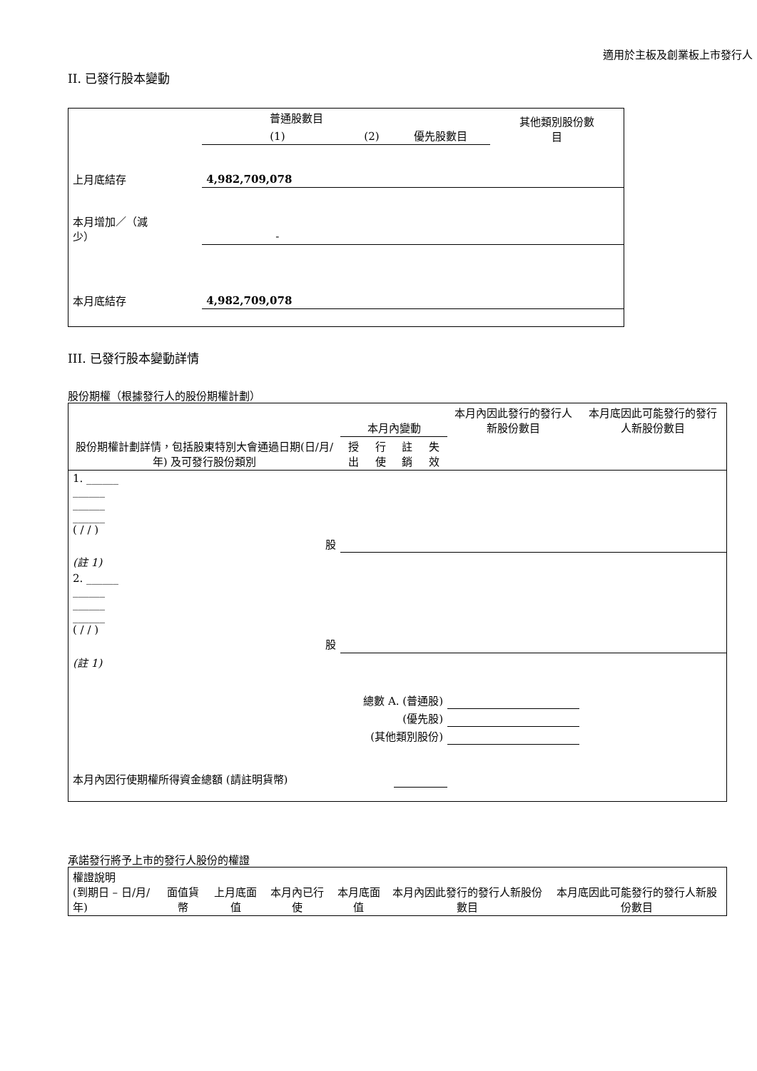適用於主板及創業板上市發行人
II. 已發行股本變動
| | 普通股數目 | | | 其他類別股份數 目 |
| --- | --- | --- | --- | --- |
| | (1) | (2) | 優先股數目 | |
| 上月底結存 | 4,982,709,078 | | | |
| 本月增加／（減 少） | - | | | |
| 本月底結存 | 4,982,709,078 | | | |
III. 已發行股本變動詳情
股份期權（根據發行人的股份期權計劃）
| 股份期權計劃詳情，包括股東特別大會通過日期(日/月/年) 及可發行股份類別 | 本月內變動 | | | | 本月內因此發行的發行人新股份數目 | 本月底因此可能發行的發行人新股份數目 |
| --- | --- | --- | --- | --- | --- | --- |
| | 授出 | 行使 | 註銷 | 失效 | | |
| 1. ______ ______ ______ ______ ( / / ) 股 | | | | | | |
| (註 1) | | | | | | |
| 2. ______ ______ ______ ______ ( / / ) 股 | | | | | | |
| (註 1) | | | | | | |
| 總數 A. (普通股) | | | | | | |
| (優先股) | | | | | | |
| (其他類別股份) | | | | | | |
| 本月內因行使期權所得資金總額 (請註明貨幣) | | | | | | |
承諾發行將予上市的發行人股份的權證
| 權證說明 (到期日 – 日/月/年) | 面值貨幣 | 上月底面值 | 本月內已行使 | 本月底面值 | 本月內因此發行的發行人新股份數目 | 本月底因此可能發行的發行人新股份數目 |
| --- | --- | --- | --- | --- | --- | --- |